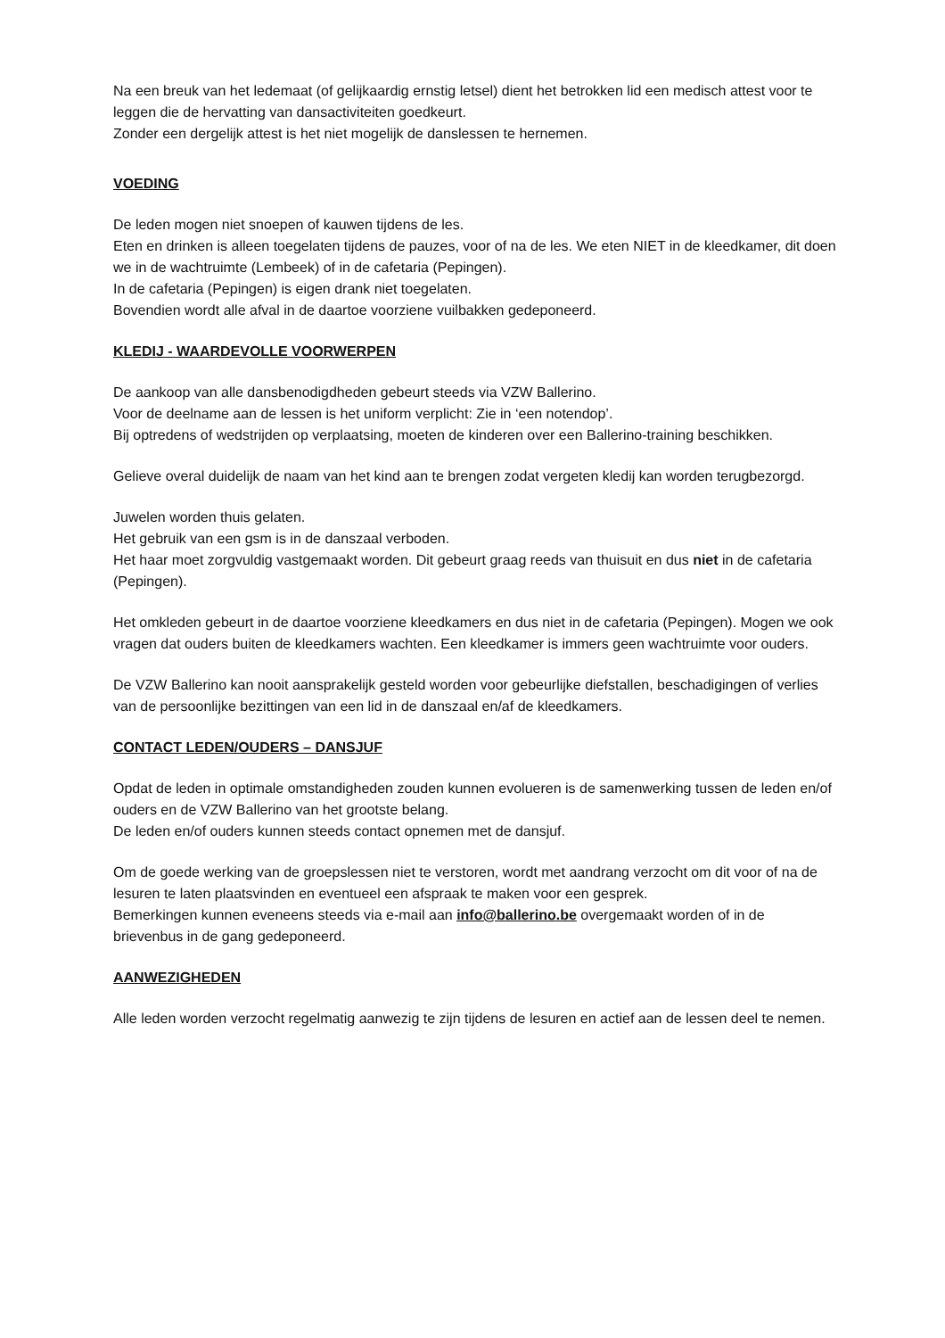Na een breuk van het ledemaat (of gelijkaardig ernstig letsel) dient het betrokken lid een medisch attest voor te leggen die de hervatting van dansactiviteiten goedkeurt.
Zonder een dergelijk attest is het niet mogelijk de danslessen te hernemen.
VOEDING
De leden mogen niet snoepen of kauwen tijdens de les.
Eten en drinken is alleen toegelaten tijdens de pauzes, voor of na de les. We eten NIET in de kleedkamer, dit doen we in de wachtruimte (Lembeek) of in de cafetaria (Pepingen).
In de cafetaria (Pepingen) is eigen drank niet toegelaten.
Bovendien wordt alle afval in de daartoe voorziene vuilbakken gedeponeerd.
KLEDIJ - WAARDEVOLLE VOORWERPEN
De aankoop van alle dansbenodigdheden gebeurt steeds via VZW Ballerino.
Voor de deelname aan de lessen is het uniform verplicht: Zie in ‘een notendop’.
Bij optredens of wedstrijden op verplaatsing, moeten de kinderen over een Ballerino-training beschikken.
Gelieve overal duidelijk de naam van het kind aan te brengen zodat vergeten kledij kan worden terugbezorgd.
Juwelen worden thuis gelaten.
Het gebruik van een gsm is in de danszaal verboden.
Het haar moet zorgvuldig vastgemaakt worden. Dit gebeurt graag reeds van thuisuit en dus niet in de cafetaria (Pepingen).
Het omkleden gebeurt in de daartoe voorziene kleedkamers en dus niet in de cafetaria (Pepingen). Mogen we ook vragen dat ouders buiten de kleedkamers wachten. Een kleedkamer is immers geen wachtruimte voor ouders.
De VZW Ballerino kan nooit aansprakelijk gesteld worden voor gebeurlijke diefstallen, beschadigingen of verlies van de persoonlijke bezittingen van een lid in de danszaal en/af de kleedkamers.
CONTACT LEDEN/OUDERS – DANSJUF
Opdat de leden in optimale omstandigheden zouden kunnen evolueren is de samenwerking tussen de leden en/of ouders en de VZW Ballerino van het grootste belang.
De leden en/of ouders kunnen steeds contact opnemen met de dansjuf.
Om de goede werking van de groepslessen niet te verstoren, wordt met aandrang verzocht om dit voor of na de lesuren te laten plaatsvinden en eventueel een afspraak te maken voor een gesprek.
Bemerkingen kunnen eveneens steeds via e-mail aan info@ballerino.be overgemaakt worden of in de brievenbus in de gang gedeponeerd.
AANWEZIGHEDEN
Alle leden worden verzocht regelmatig aanwezig te zijn tijdens de lesuren en actief aan de lessen deel te nemen.